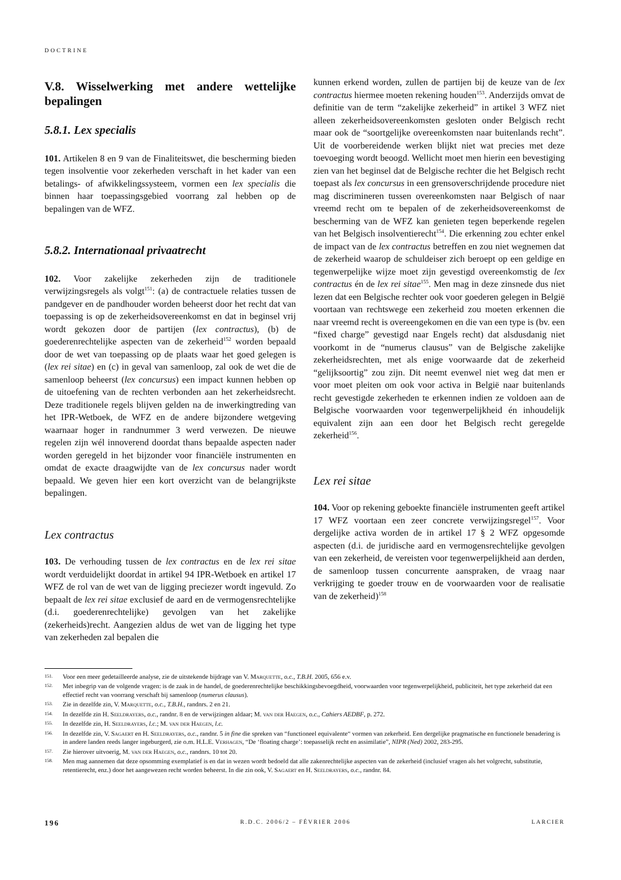DOCTRINE
V.8. Wisselwerking met andere wettelijke bepalingen
5.8.1. Lex specialis
101. Artikelen 8 en 9 van de Finaliteitswet, die bescherming bieden tegen insolventie voor zekerheden verschaft in het kader van een betalings- of afwikkelingssysteem, vormen een lex specialis die binnen haar toepassingsgebied voorrang zal hebben op de bepalingen van de WFZ.
5.8.2. Internationaal privaatrecht
102. Voor zakelijke zekerheden zijn de traditionele verwijzingsregels als volgt<sup>151</sup>: (a) de contractuele relaties tussen de pandgever en de pandhouder worden beheerst door het recht dat van toepassing is op de zekerheidsovereenkomst en dat in beginsel vrij wordt gekozen door de partijen (lex contractus), (b) de goederenrechtelijke aspecten van de zekerheid<sup>152</sup> worden bepaald door de wet van toepassing op de plaats waar het goed gelegen is (lex rei sitae) en (c) in geval van samenloop, zal ook de wet die de samenloop beheerst (lex concursus) een impact kunnen hebben op de uitoefening van de rechten verbonden aan het zekerheidsrecht. Deze traditionele regels blijven gelden na de inwerkingtreding van het IPR-Wetboek, de WFZ en de andere bijzondere wetgeving waarnaar hoger in randnummer 3 werd verwezen. De nieuwe regelen zijn wél innoverend doordat thans bepaalde aspecten nader worden geregeld in het bijzonder voor financiële instrumenten en omdat de exacte draagwijdte van de lex concursus nader wordt bepaald. We geven hier een kort overzicht van de belangrijkste bepalingen.
Lex contractus
103. De verhouding tussen de lex contractus en de lex rei sitae wordt verduidelijkt doordat in artikel 94 IPR-Wetboek en artikel 17 WFZ de rol van de wet van de ligging preciezer wordt ingevuld. Zo bepaalt de lex rei sitae exclusief de aard en de vermogensrechtelijke (d.i. goederenrechtelijke) gevolgen van het zakelijke (zekerheids)recht. Aangezien aldus de wet van de ligging het type van zekerheden zal bepalen die
kunnen erkend worden, zullen de partijen bij de keuze van de lex contractus hiermee moeten rekening houden<sup>153</sup>. Anderzijds omvat de definitie van de term “zakelijke zekerheid” in artikel 3 WFZ niet alleen zekerheidsovereenkomsten gesloten onder Belgisch recht maar ook de “soortgelijke overeenkomsten naar buitenlands recht”. Uit de voorbereidende werken blijkt niet wat precies met deze toevoeging wordt beoogd. Wellicht moet men hierin een bevestiging zien van het beginsel dat de Belgische rechter die het Belgisch recht toepast als lex concursus in een grensoverschrijdende procedure niet mag discrimineren tussen overeenkomsten naar Belgisch of naar vreemd recht om te bepalen of de zekerheidsovereenkomst de bescherming van de WFZ kan genieten tegen beperkende regelen van het Belgisch insolventierecht<sup>154</sup>. Die erkenning zou echter enkel de impact van de lex contractus betreffen en zou niet wegnemen dat de zekerheid waarop de schuldeiser zich beroept op een geldige en tegenwerpelijke wijze moet zijn gevestigd overeenkomstig de lex contractus én de lex rei sitae<sup>155</sup>. Men mag in deze zinsnede dus niet lezen dat een Belgische rechter ook voor goederen gelegen in België voortaan van rechtswege een zekerheid zou moeten erkennen die naar vreemd recht is overeengekomen en die van een type is (bv. een “fixed charge” gevestigd naar Engels recht) dat alsdusdanig niet voorkomt in de “numerus clausus” van de Belgische zakelijke zekerheidsrechten, met als enige voorwaarde dat de zekerheid “gelijksoortig” zou zijn. Dit neemt evenwel niet weg dat men er voor moet pleiten om ook voor activa in België naar buitenlands recht gevestigde zekerheden te erkennen indien ze voldoen aan de Belgische voorwaarden voor tegenwerpelijkheid én inhoudelijk equivalent zijn aan een door het Belgisch recht geregelde zekerheid<sup>156</sup>.
Lex rei sitae
104. Voor op rekening geboekte financiële instrumenten geeft artikel 17 WFZ voortaan een zeer concrete verwijzingsregel<sup>157</sup>. Voor dergelijke activa worden de in artikel 17 § 2 WFZ opgesomde aspecten (d.i. de juridische aard en vermogensrechtelijke gevolgen van een zekerheid, de vereisten voor tegenwerpelijkheid aan derden, de samenloop tussen concurrente aanspraken, de vraag naar verkrijging te goeder trouw en de voorwaarden voor de realisatie van de zekerheid)<sup>158</sup>
151. Voor een meer gedetailleerde analyse, zie de uitstekende bijdrage van V. Marquette, o.c., T.B.H. 2005, 656 e.v.
152. Met inbegrip van de volgende vragen: is de zaak in de handel, de goederenrechtelijke beschikkingsbevoegdheid, voorwaarden voor tegenwerpelijkheid, publiciteit, het type zekerheid dat een effectief recht van voorrang verschaft bij samenloop (numerus clausus).
153. Zie in dezelfde zin, V. Marquette, o.c., T.B.H., randnrs. 2 en 21.
154. In dezelfde zin H. Seeldrayers, o.c., randnr. 8 en de verwijzingen aldaar; M. van der Haegen, o.c., Cahiers AEDBF, p. 272.
155. In dezelfde zin, H. Seeldrayers, l.c.; M. van der Haegen, l.c.
156. In dezelfde zin, V. Sagaert en H. Seeldrayers, o.c., randnr. 5 in fine die spreken van “functioneel equivalente“ vormen van zekerheid. Een dergelijke pragmatische en functionele benadering is in andere landen reeds langer ingeburgerd, zie o.m. H.L.E. Verhagen, “De ‘floating charge’: toepasselijk recht en assimilatie”, NIPR (Ned) 2002, 283-295.
157. Zie hierover uitvoerig, M. van der Haegen, o.c., randnrs. 10 tot 20.
158. Men mag aannemen dat deze opsomming exemplatief is en dat in wezen wordt bedoeld dat alle zakenrechtelijke aspecten van de zekerheid (inclusief vragen als het volgrecht, substitutie, retentierecht, enz.) door het aangewezen recht worden beheerst. In die zin ook, V. Sagaert en H. Seeldrayers, o.c., randnr. 84.
196 R.D.C. 2006/2 – FÉVRIER 2006 LARCIER